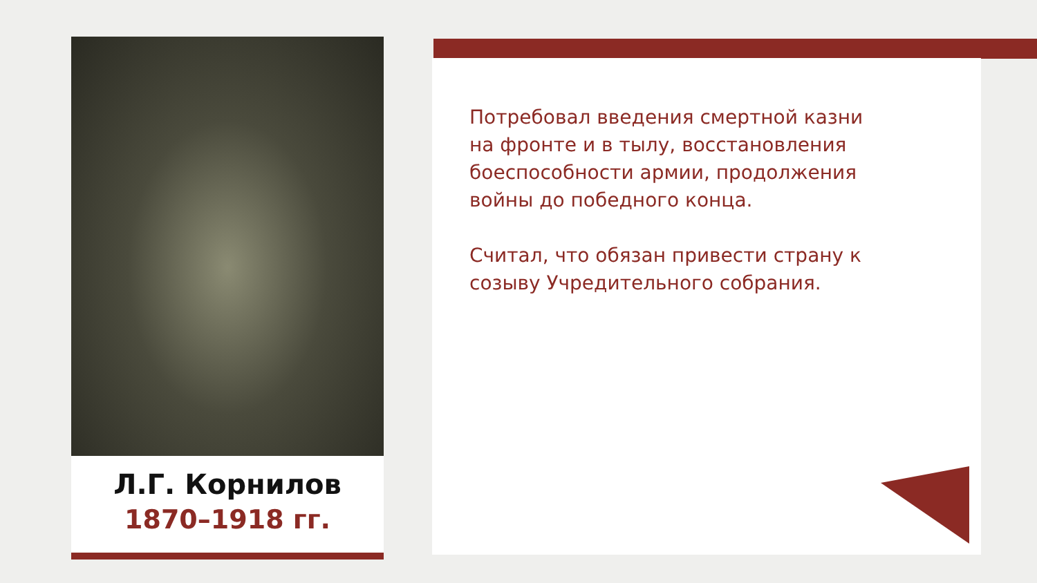Л.Г. Корнилов
1870–1918 гг.
Потребовал введения смертной казни на фронте и в тылу, восстановления боеспособности армии, продолжения войны до победного конца.
Считал, что обязан привести страну к созыву Учредительного собрания.